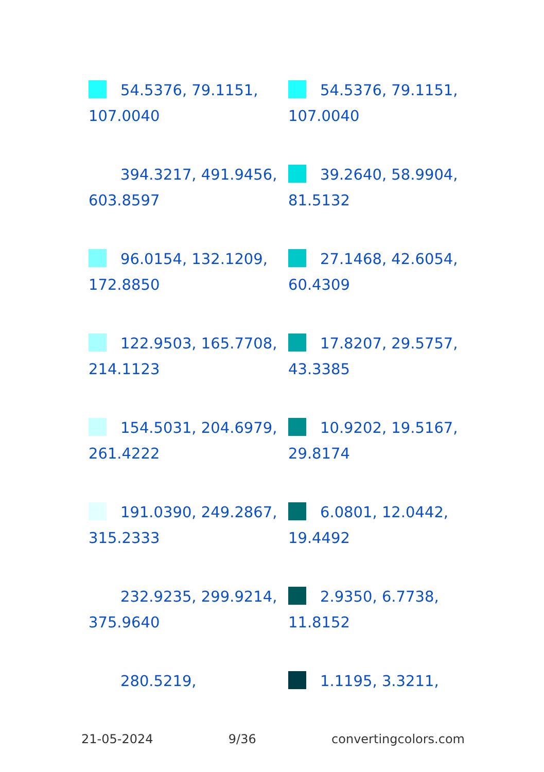54.5376, 79.1151, 107.0040
54.5376, 79.1151, 107.0040
394.3217, 491.9456, 603.8597
39.2640, 58.9904, 81.5132
96.0154, 132.1209, 172.8850
27.1468, 42.6054, 60.4309
122.9503, 165.7708, 214.1123
17.8207, 29.5757, 43.3385
154.5031, 204.6979, 261.4222
10.9202, 19.5167, 29.8174
191.0390, 249.2867, 315.2333
6.0801, 12.0442, 19.4492
232.9235, 299.9214, 375.9640
2.9350, 6.7738, 11.8152
280.5219,
1.1195, 3.3211,
21-05-2024 9/36 convertingcolors.com